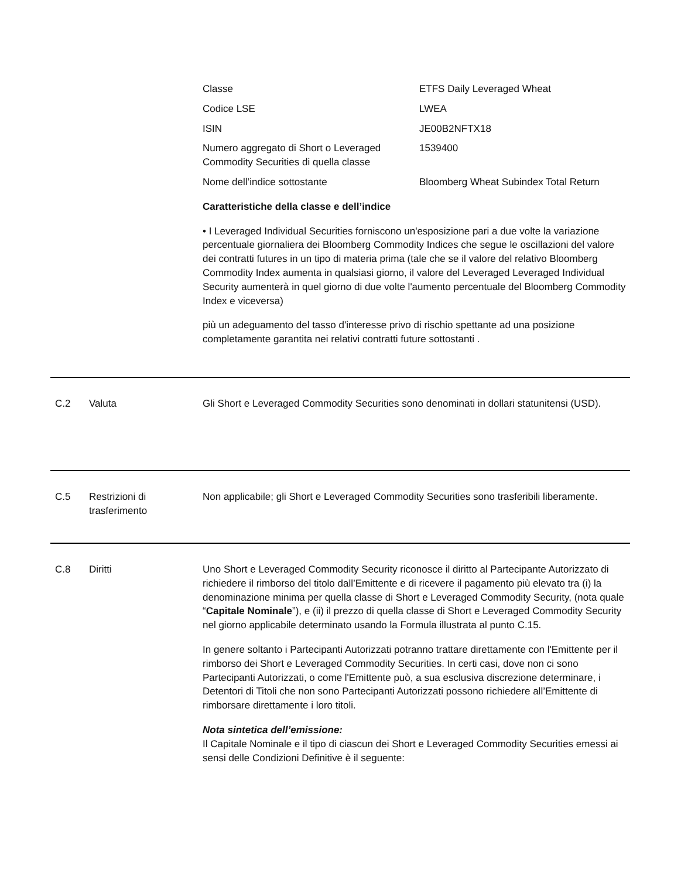| Classe | ETFS Daily Leveraged Wheat |
| Codice LSE | LWEA |
| ISIN | JE00B2NFTX18 |
| Numero aggregato di Short o Leveraged Commodity Securities di quella classe | 1539400 |
| Nome dell’indice sottostante | Bloomberg Wheat Subindex Total Return |
Caratteristiche della classe e dell’indice
• I Leveraged Individual Securities forniscono un'esposizione pari a due volte la variazione percentuale giornaliera dei Bloomberg Commodity Indices che segue le oscillazioni del valore dei contratti futures in un tipo di materia prima (tale che se il valore del relativo Bloomberg Commodity Index aumenta in qualsiasi giorno, il valore del Leveraged Leveraged Individual Security aumenterà in quel giorno di due volte l'aumento percentuale del Bloomberg Commodity Index e viceversa)
più un adeguamento del tasso d'interesse privo di rischio spettante ad una posizione completamente garantita nei relativi contratti future sottostanti .
C.2 Valuta Gli Short e Leveraged Commodity Securities sono denominati in dollari statunitensi (USD).
C.5 Restrizioni di trasferimento
Non applicabile; gli Short e Leveraged Commodity Securities sono trasferibili liberamente.
C.8 Diritti Uno Short e Leveraged Commodity Security riconosce il diritto al Partecipante Autorizzato di richiedere il rimborso del titolo dall’Emittente e di ricevere il pagamento più elevato tra (i) la denominazione minima per quella classe di Short e Leveraged Commodity Security, (nota quale “Capitale Nominale”), e (ii) il prezzo di quella classe di Short e Leveraged Commodity Security nel giorno applicabile determinato usando la Formula illustrata al punto C.15.
In genere soltanto i Partecipanti Autorizzati potranno trattare direttamente con l'Emittente per il rimborso dei Short e Leveraged Commodity Securities. In certi casi, dove non ci sono Partecipanti Autorizzati, o come l'Emittente può, a sua esclusiva discrezione determinare, i Detentori di Titoli che non sono Partecipanti Autorizzati possono richiedere all’Emittente di rimborsare direttamente i loro titoli.
Nota sintetica dell’emissione:
Il Capitale Nominale e il tipo di ciascun dei Short e Leveraged Commodity Securities emessi ai sensi delle Condizioni Definitive è il seguente: